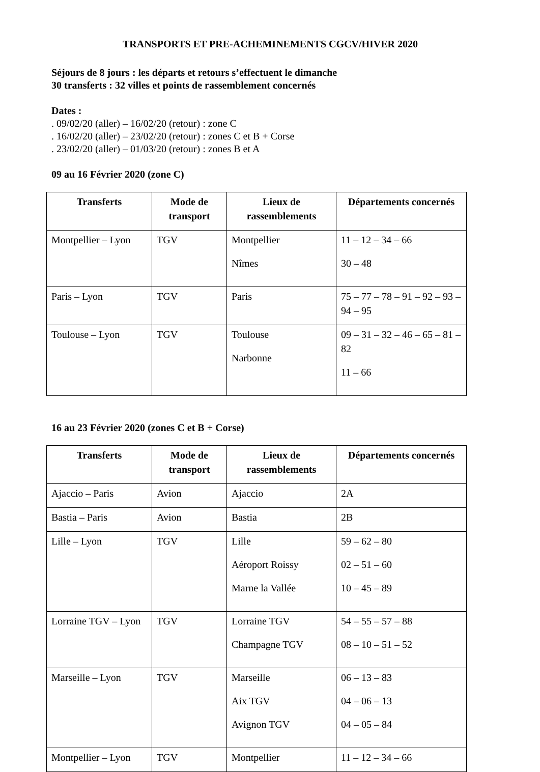TRANSPORTS ET PRE-ACHEMINEMENTS CGCV/HIVER 2020
Séjours de 8 jours : les départs et retours s’effectuent le dimanche
30 transferts : 32 villes et points de rassemblement concernés
Dates :
. 09/02/20 (aller) – 16/02/20 (retour) : zone C
. 16/02/20 (aller) – 23/02/20 (retour) : zones C et B + Corse
. 23/02/20 (aller) – 01/03/20 (retour) : zones B et A
09 au 16 Février 2020 (zone C)
| Transferts | Mode de transport | Lieux de rassemblements | Départements concernés |
| --- | --- | --- | --- |
| Montpellier – Lyon | TGV | Montpellier Nîmes | 11 – 12 – 34 – 66 30 – 48 |
| Paris – Lyon | TGV | Paris | 75 – 77 – 78 – 91 – 92 – 93 – 94 – 95 |
| Toulouse – Lyon | TGV | Toulouse Narbonne | 09 – 31 – 32 – 46 – 65 – 81 – 82 11 – 66 |
16 au 23 Février 2020 (zones C et B + Corse)
| Transferts | Mode de transport | Lieux de rassemblements | Départements concernés |
| --- | --- | --- | --- |
| Ajaccio – Paris | Avion | Ajaccio | 2A |
| Bastia – Paris | Avion | Bastia | 2B |
| Lille – Lyon | TGV | Lille Aéroport Roissy Marne la Vallée | 59 – 62 – 80 02 – 51 – 60 10 – 45 – 89 |
| Lorraine TGV – Lyon | TGV | Lorraine TGV Champagne TGV | 54 – 55 – 57 – 88 08 – 10 – 51 – 52 |
| Marseille – Lyon | TGV | Marseille Aix TGV Avignon TGV | 06 – 13 – 83 04 – 06 – 13 04 – 05 – 84 |
| Montpellier – Lyon | TGV | Montpellier | 11 – 12 – 34 – 66 |